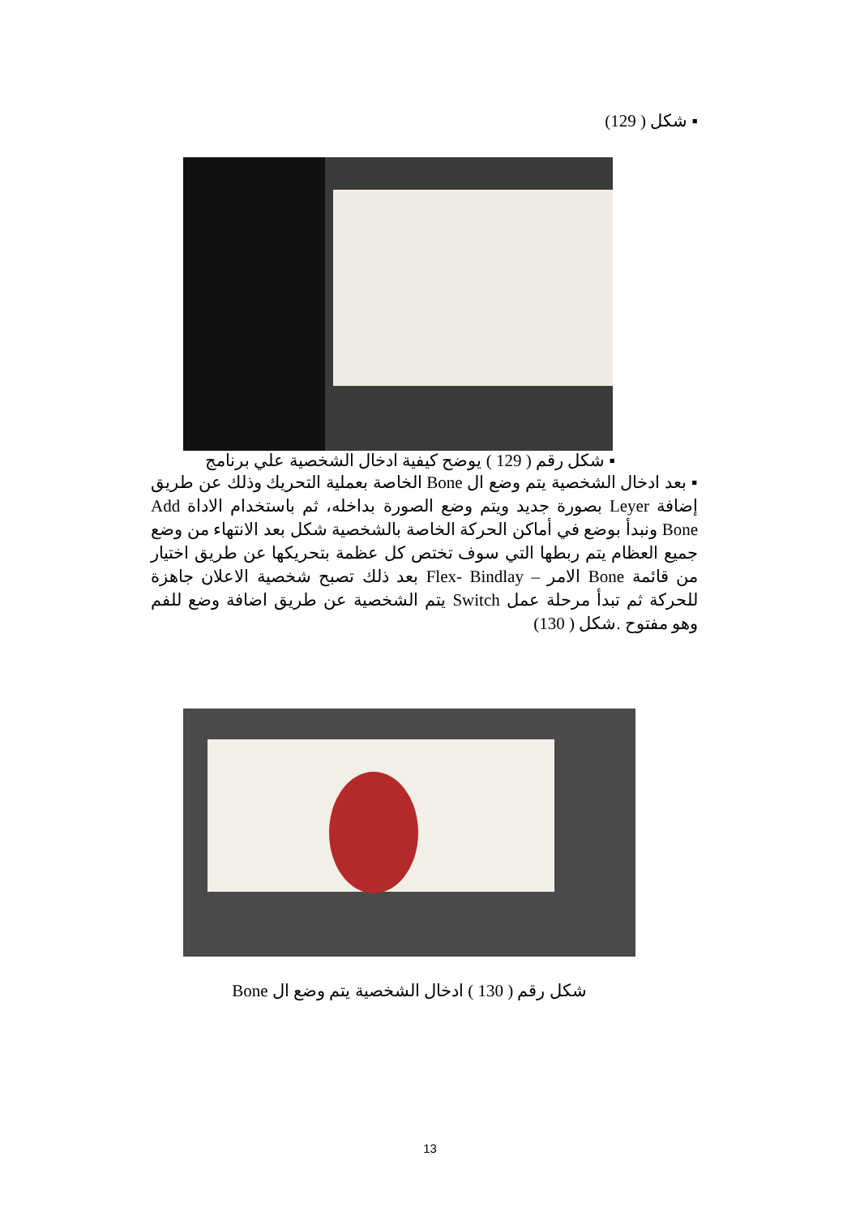▪ شكل ( 129)
▪ شكل رقم ( 129 ) يوضح كيفية ادخال الشخصية علي برنامج
▪ بعد ادخال الشخصية يتم وضع ال Bone الخاصة بعملية التحريك وذلك عن طريق إضافة Leyer بصورة جديد ويتم وضع الصورة بداخله، ثم باستخدام الاداة Add Bone ونبدأ بوضع في أماكن الحركة الخاصة بالشخصية شكل بعد الانتهاء من وضع جميع العظام يتم ربطها التي سوف تختص كل عظمة بتحريكها عن طريق اختيار من قائمة Bone الامر – Flex- Bindlay بعد ذلك تصبح شخصية الاعلان جاهزة للحركة ثم تبدأ مرحلة عمل Switch يتم الشخصية عن طريق اضافة وضع للفم وهو مفتوح .شكل ( 130)
شكل رقم ( 130 ) ادخال الشخصية يتم وضع ال Bone
13